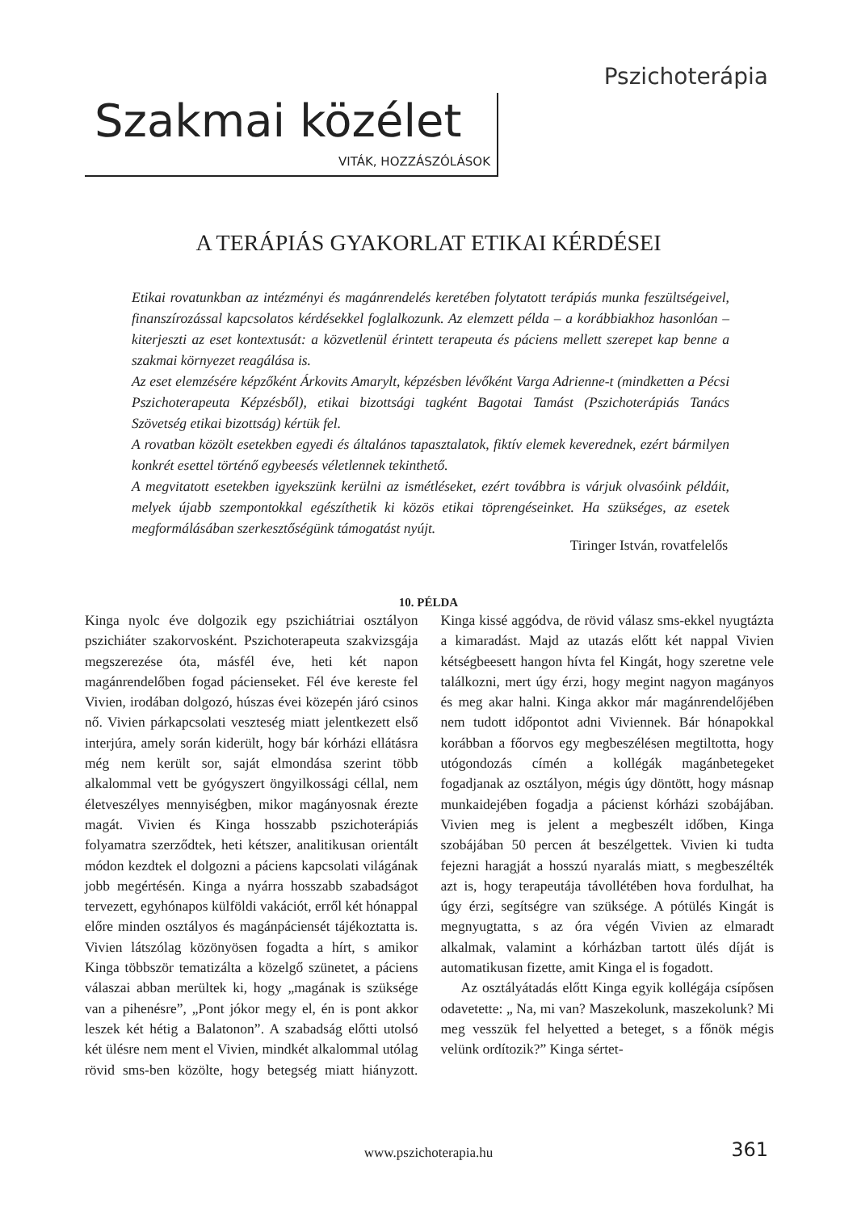Pszichoterápia
Szakmai közélet
VITÁK, HOZZÁSZÓLÁSOK
A TERÁPIÁS GYAKORLAT ETIKAI KÉRDÉSEI
Etikai rovatunkban az intézményi és magánrendelés keretében folytatott terápiás munka feszültségeivel, finanszírozással kapcsolatos kérdésekkel foglalkozunk. Az elemzett példa – a korábbiakhoz hasonlóan – kiterjeszti az eset kontextusát: a közvetlenül érintett terapeuta és páciens mellett szerepet kap benne a szakmai környezet reagálása is.
Az eset elemzésére képzőként Árkovits Amarylt, képzésben lévőként Varga Adrienne-t (mindketten a Pécsi Pszichoterapeuta Képzésből), etikai bizottsági tagként Bagotai Tamást (Pszichoterápiás Tanács Szövetség etikai bizottság) kértük fel.
A rovatban közölt esetekben egyedi és általános tapasztalatok, fiktív elemek keverednek, ezért bármilyen konkrét esettel történő egybeesés véletlennek tekinthető.
A megvitatott esetekben igyekszünk kerülni az ismétléseket, ezért továbbra is várjuk olvasóink példáit, melyek újabb szempontokkal egészíthetik ki közös etikai töprengéseinket. Ha szükséges, az esetek megformálásában szerkesztőségünk támogatást nyújt.
Tiringer István, rovatfelelős
10. PÉLDA
Kinga nyolc éve dolgozik egy pszichiátriai osztályon pszichiáter szakorvosként. Pszichoterapeuta szakvizsgája megszerezése óta, másfél éve, heti két napon magánrendelőben fogad pácienseket. Fél éve kereste fel Vivien, irodában dolgozó, húszas évei közepén járó csinos nő. Vivien párkapcsolati veszteség miatt jelentkezett első interjúra, amely során kiderült, hogy bár kórházi ellátásra még nem került sor, saját elmondása szerint több alkalommal vett be gyógyszert öngyilkossági céllal, nem életveszélyes mennyiségben, mikor magányosnak érezte magát. Vivien és Kinga hosszabb pszichoterápiás folyamatra szerződtek, heti kétszer, analitikusan orientált módon kezdtek el dolgozni a páciens kapcsolati világának jobb megértésén. Kinga a nyárra hosszabb szabadságot tervezett, egyhónapos külföldi vakációt, erről két hónappal előre minden osztályos és magánpáciensét tájékoztatta is. Vivien látszólag közönyösen fogadta a hírt, s amikor Kinga többször tematizálta a közelgő szünetet, a páciens válaszai abban merültek ki, hogy „magának is szüksége van a pihenésre”, „Pont jókor megy el, én is pont akkor leszek két hétig a Balatonon”. A szabadság előtti utolsó két ülésre nem ment el Vivien, mindkét alkalommal utólag rövid sms-ben közölte, hogy betegség miatt hiányzott. Kinga kissé aggódva, de rövid válasz sms-ekkel nyugtázta a kimaradást. Majd az utazás előtt két nappal Vivien kétségbeesett hangon hívta fel Kingát, hogy szeretne vele találkozni, mert úgy érzi, hogy megint nagyon magányos és meg akar halni. Kinga akkor már magánrendelőjében nem tudott időpontot adni Viviennek. Bár hónapokkal korábban a főorvos egy megbeszélésen megtiltotta, hogy utógondozás címén a kollégák magánbetegeket fogadjanak az osztályon, mégis úgy döntött, hogy másnap munkaidejében fogadja a pácienst kórházi szobájában. Vivien meg is jelent a megbeszélt időben, Kinga szobájában 50 percen át beszélgettek. Vivien ki tudta fejezni haragját a hosszú nyaralás miatt, s megbeszélték azt is, hogy terapeutája távollétében hova fordulhat, ha úgy érzi, segítségre van szüksége. A pótülés Kingát is megnyugtatta, s az óra végén Vivien az elmaradt alkalmak, valamint a kórházban tartott ülés díját is automatikusan fizette, amit Kinga el is fogadott.
Az osztályátadás előtt Kinga egyik kollégája csípősen odavetette: „ Na, mi van? Maszekolunk, maszekolunk? Mi meg vesszük fel helyetted a beteget, s a főnök mégis velünk ordítozik?” Kinga sértet-
www.pszichoterapia.hu 361